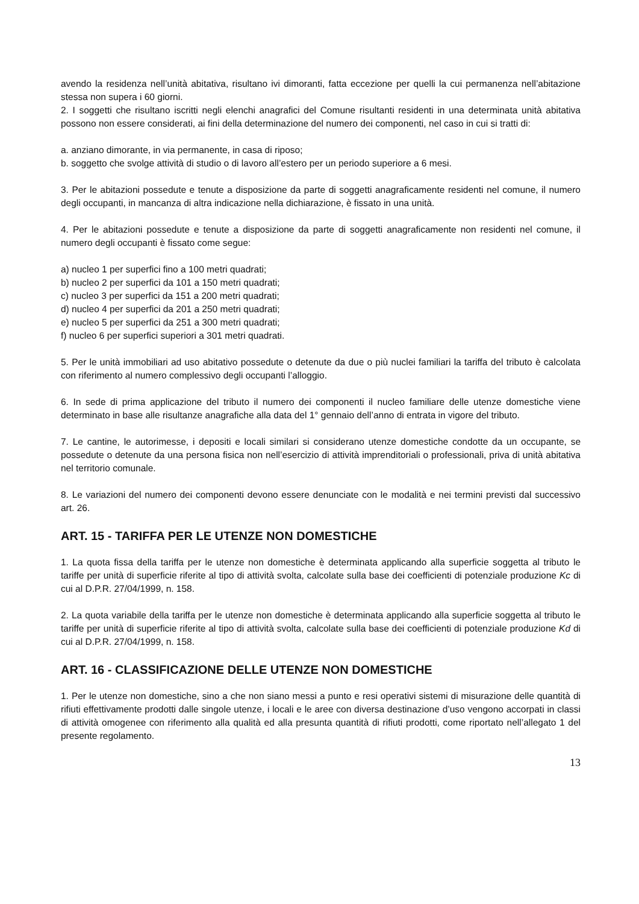avendo la residenza nell’unità abitativa, risultano ivi dimoranti, fatta eccezione per quelli la cui permanenza nell’abitazione stessa non supera i 60 giorni.
2. I soggetti che risultano iscritti negli elenchi anagrafici del Comune risultanti residenti in una determinata unità abitativa possono non essere considerati, ai fini della determinazione del numero dei componenti, nel caso in cui si tratti di:
a. anziano dimorante, in via permanente, in casa di riposo;
b. soggetto che svolge attività di studio o di lavoro all’estero per un periodo superiore a 6 mesi.
3. Per le abitazioni possedute e tenute a disposizione da parte di soggetti anagraficamente residenti nel comune, il numero degli occupanti, in mancanza di altra indicazione nella dichiarazione, è fissato in una unità.
4. Per le abitazioni possedute e tenute a disposizione da parte di soggetti anagraficamente non residenti nel comune, il numero degli occupanti è fissato come segue:
a) nucleo 1 per superfici fino a 100 metri quadrati;
b) nucleo 2 per superfici da 101 a 150 metri quadrati;
c) nucleo 3 per superfici da 151 a 200 metri quadrati;
d) nucleo 4 per superfici da 201 a 250 metri quadrati;
e) nucleo 5 per superfici da 251 a 300 metri quadrati;
f) nucleo 6 per superfici superiori a 301 metri quadrati.
5. Per le unità immobiliari ad uso abitativo possedute o detenute da due o più nuclei familiari la tariffa del tributo è calcolata con riferimento al numero complessivo degli occupanti l’alloggio.
6. In sede di prima applicazione del tributo il numero dei componenti il nucleo familiare delle utenze domestiche viene determinato in base alle risultanze anagrafiche alla data del 1° gennaio dell’anno di entrata in vigore del tributo.
7. Le cantine, le autorimesse, i depositi e locali similari si considerano utenze domestiche condotte da un occupante, se possedute o detenute da una persona fisica non nell’esercizio di attività imprenditoriali o professionali, priva di unità abitativa nel territorio comunale.
8. Le variazioni del numero dei componenti devono essere denunciate con le modalità e nei termini previsti dal successivo art. 26.
ART. 15 - TARIFFA PER LE UTENZE NON DOMESTICHE
1. La quota fissa della tariffa per le utenze non domestiche è determinata applicando alla superficie soggetta al tributo le tariffe per unità di superficie riferite al tipo di attività svolta, calcolate sulla base dei coefficienti di potenziale produzione Kc di cui al D.P.R. 27/04/1999, n. 158.
2. La quota variabile della tariffa per le utenze non domestiche è determinata applicando alla superficie soggetta al tributo le tariffe per unità di superficie riferite al tipo di attività svolta, calcolate sulla base dei coefficienti di potenziale produzione Kd di cui al D.P.R. 27/04/1999, n. 158.
ART. 16 - CLASSIFICAZIONE DELLE UTENZE NON DOMESTICHE
1. Per le utenze non domestiche, sino a che non siano messi a punto e resi operativi sistemi di misurazione delle quantità di rifiuti effettivamente prodotti dalle singole utenze, i locali e le aree con diversa destinazione d’uso vengono accorpati in classi di attività omogenee con riferimento alla qualità ed alla presunta quantità di rifiuti prodotti, come riportato nell’allegato 1 del presente regolamento.
13